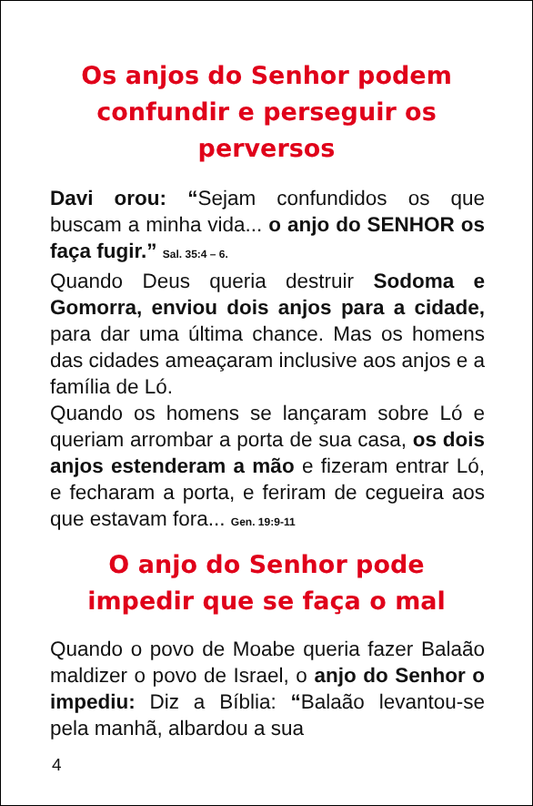Os anjos do Senhor podem confundir e perseguir os perversos
Davi orou: “Sejam confundidos os que buscam a minha vida... o anjo do SENHOR os faça fugir.” Sal. 35:4 – 6.
Quando Deus queria destruir Sodoma e Gomorra, enviou dois anjos para a cidade, para dar uma última chance. Mas os homens das cidades ameaçaram inclusive aos anjos e a família de Ló.
Quando os homens se lançaram sobre Ló e queriam arrombar a porta de sua casa, os dois anjos estenderam a mão e fizeram entrar Ló, e fecharam a porta, e feriram de cegueira aos que estavam fora... Gen. 19:9-11
O anjo do Senhor pode impedir que se faça o mal
Quando o povo de Moabe queria fazer Balaão maldizer o povo de Israel, o anjo do Senhor o impediu: Diz a Bíblia: “Balaão levantou-se pela manhã, albardou a sua
4